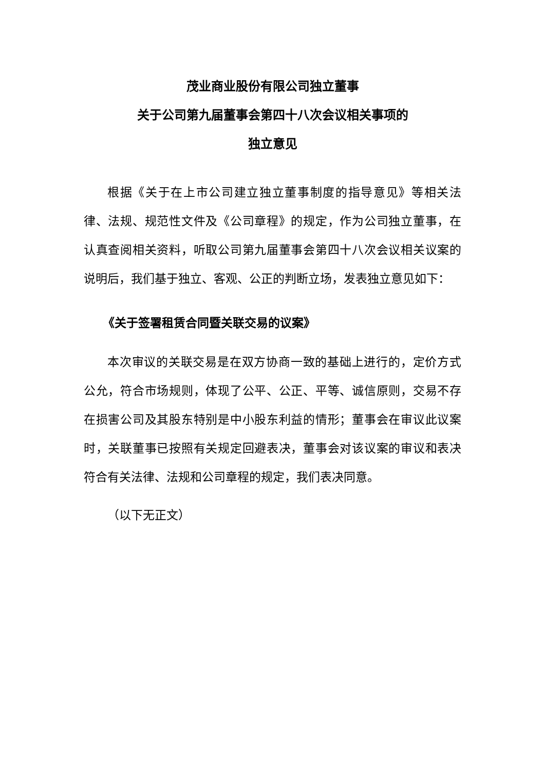茂业商业股份有限公司独立董事
关于公司第九届董事会第四十八次会议相关事项的
独立意见
根据《关于在上市公司建立独立董事制度的指导意见》等相关法律、法规、规范性文件及《公司章程》的规定，作为公司独立董事，在认真查阅相关资料，听取公司第九届董事会第四十八次会议相关议案的说明后，我们基于独立、客观、公正的判断立场，发表独立意见如下：
《关于签署租赁合同暨关联交易的议案》
本次审议的关联交易是在双方协商一致的基础上进行的，定价方式公允，符合市场规则，体现了公平、公正、平等、诚信原则，交易不存在损害公司及其股东特别是中小股东利益的情形；董事会在审议此议案时，关联董事已按照有关规定回避表决，董事会对该议案的审议和表决符合有关法律、法规和公司章程的规定，我们表决同意。
（以下无正文）